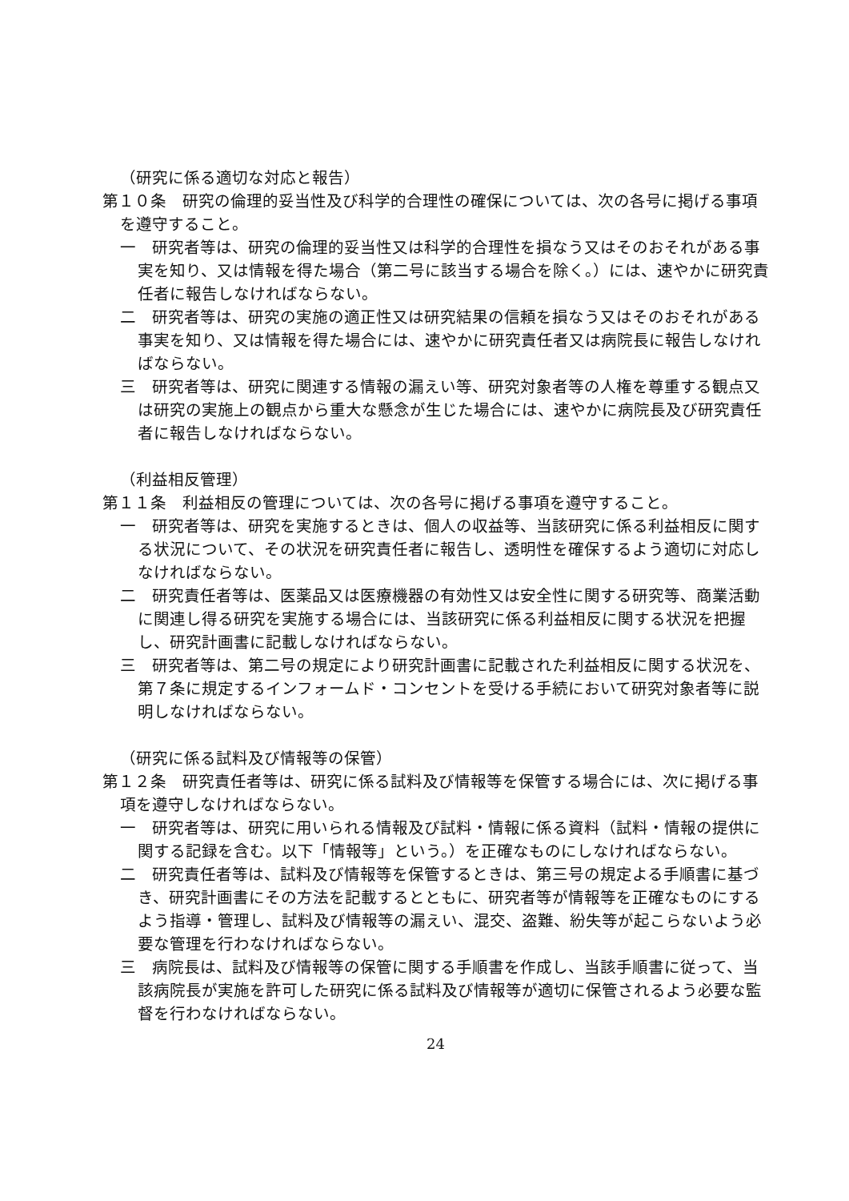（研究に係る適切な対応と報告）
第１０条　研究の倫理的妥当性及び科学的合理性の確保については、次の各号に掲げる事項を遵守すること。
一　研究者等は、研究の倫理的妥当性又は科学的合理性を損なう又はそのおそれがある事実を知り、又は情報を得た場合（第二号に該当する場合を除く。）には、速やかに研究責任者に報告しなければならない。
二　研究者等は、研究の実施の適正性又は研究結果の信頼を損なう又はそのおそれがある事実を知り、又は情報を得た場合には、速やかに研究責任者又は病院長に報告しなければならない。
三　研究者等は、研究に関連する情報の漏えい等、研究対象者等の人権を尊重する観点又は研究の実施上の観点から重大な懸念が生じた場合には、速やかに病院長及び研究責任者に報告しなければならない。
（利益相反管理）
第１１条　利益相反の管理については、次の各号に掲げる事項を遵守すること。
一　研究者等は、研究を実施するときは、個人の収益等、当該研究に係る利益相反に関する状況について、その状況を研究責任者に報告し、透明性を確保するよう適切に対応しなければならない。
二　研究責任者等は、医薬品又は医療機器の有効性又は安全性に関する研究等、商業活動に関連し得る研究を実施する場合には、当該研究に係る利益相反に関する状況を把握し、研究計画書に記載しなければならない。
三　研究者等は、第二号の規定により研究計画書に記載された利益相反に関する状況を、第７条に規定するインフォームド・コンセントを受ける手続において研究対象者等に説明しなければならない。
（研究に係る試料及び情報等の保管）
第１２条　研究責任者等は、研究に係る試料及び情報等を保管する場合には、次に掲げる事項を遵守しなければならない。
一　研究者等は、研究に用いられる情報及び試料・情報に係る資料（試料・情報の提供に関する記録を含む。以下「情報等」という。）を正確なものにしなければならない。
二　研究責任者等は、試料及び情報等を保管するときは、第三号の規定よる手順書に基づき、研究計画書にその方法を記載するとともに、研究者等が情報等を正確なものにするよう指導・管理し、試料及び情報等の漏えい、混交、盗難、紛失等が起こらないよう必要な管理を行わなければならない。
三　病院長は、試料及び情報等の保管に関する手順書を作成し、当該手順書に従って、当該病院長が実施を許可した研究に係る試料及び情報等が適切に保管されるよう必要な監督を行わなければならない。
24